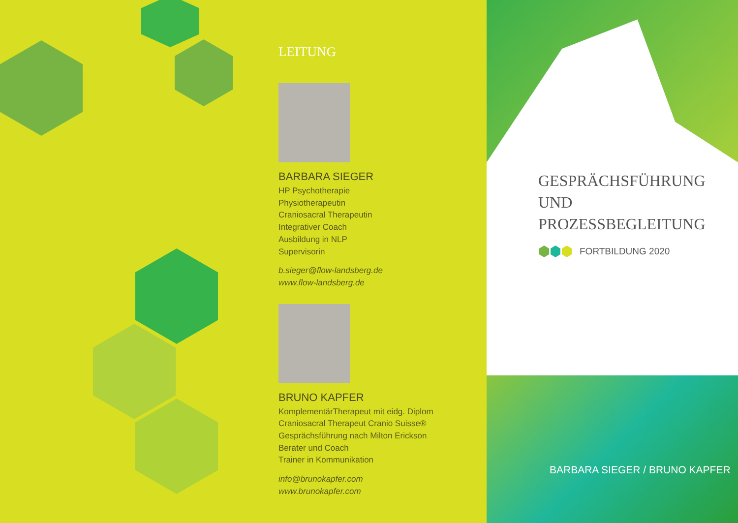LEITUNG
BARBARA SIEGER
HP Psychotherapie
Physiotherapeutin
Craniosacral Therapeutin
Integrativer Coach
Ausbildung in NLP
Supervisorin
b.sieger@flow-landsberg.de
www.flow-landsberg.de
BRUNO KAPFER
KomplementärTherapeut mit eidg. Diplom
Craniosacral Therapeut Cranio Suisse®
Gesprächsführung nach Milton Erickson
Berater und Coach
Trainer in Kommunikation
info@brunokapfer.com
www.brunokapfer.com
GESPRÄCHSFÜHRUNG
UND
PROZESSBEGLEITUNG
FORTBILDUNG 2020
BARBARA SIEGER / BRUNO KAPFER